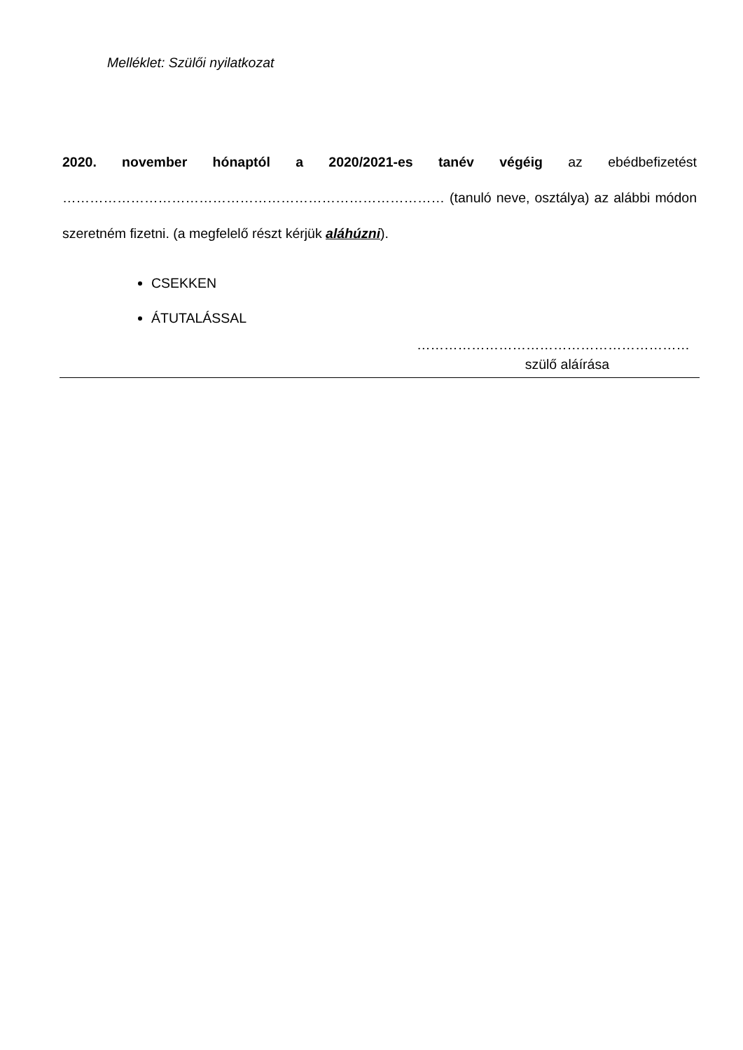Melléklet: Szülői nyilatkozat
2020. november hónaptól a 2020/2021-es tanév végéig az ebédbefizetést ………………………………………………………………………… (tanuló neve, osztálya) az alábbi módon szeretném fizetni. (a megfelelő részt kérjük aláhúzni).
CSEKKEN
ÁTUTALÁSSAL
……………………………………………………
szülő aláírása